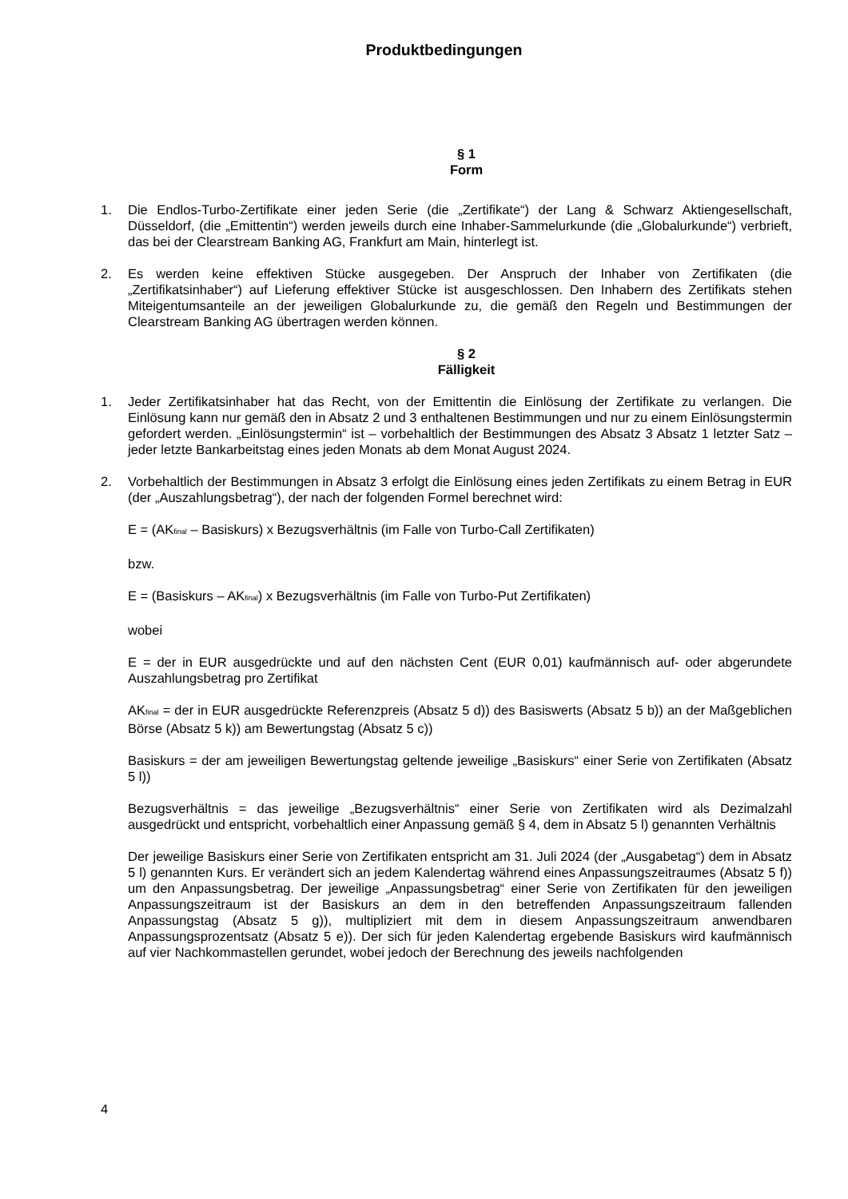Produktbedingungen
§ 1
Form
1. Die Endlos-Turbo-Zertifikate einer jeden Serie (die „Zertifikate“) der Lang & Schwarz Aktiengesellschaft, Düsseldorf, (die „Emittentin“) werden jeweils durch eine Inhaber-Sammelurkunde (die „Globalurkunde“) verbrieft, das bei der Clearstream Banking AG, Frankfurt am Main, hinterlegt ist.
2. Es werden keine effektiven Stücke ausgegeben. Der Anspruch der Inhaber von Zertifikaten (die „Zertifikatsinhaber“) auf Lieferung effektiver Stücke ist ausgeschlossen. Den Inhabern des Zertifikats stehen Miteigentumsanteile an der jeweiligen Globalurkunde zu, die gemäß den Regeln und Bestimmungen der Clearstream Banking AG übertragen werden können.
§ 2
Fälligkeit
1. Jeder Zertifikatsinhaber hat das Recht, von der Emittentin die Einlösung der Zertifikate zu verlangen. Die Einlösung kann nur gemäß den in Absatz 2 und 3 enthaltenen Bestimmungen und nur zu einem Einlösungstermin gefordert werden. „Einlösungstermin“ ist – vorbehaltlich der Bestimmungen des Absatz 3 Absatz 1 letzter Satz – jeder letzte Bankarbeitstag eines jeden Monats ab dem Monat August 2024.
2. Vorbehaltlich der Bestimmungen in Absatz 3 erfolgt die Einlösung eines jeden Zertifikats zu einem Betrag in EUR (der „Auszahlungsbetrag“), der nach der folgenden Formel berechnet wird:
E = (AK<sub>final</sub> – Basiskurs) x Bezugsverhältnis (im Falle von Turbo-Call Zertifikaten)
bzw.
E = (Basiskurs – AK<sub>final</sub>) x Bezugsverhältnis (im Falle von Turbo-Put Zertifikaten)
wobei
E = der in EUR ausgedrückte und auf den nächsten Cent (EUR 0,01) kaufmännisch auf- oder abgerundete Auszahlungsbetrag pro Zertifikat
AK<sub>final</sub> = der in EUR ausgedrückte Referenzpreis (Absatz 5 d)) des Basiswerts (Absatz 5 b)) an der Maßgeblichen Börse (Absatz 5 k)) am Bewertungstag (Absatz 5 c))
Basiskurs = der am jeweiligen Bewertungstag geltende jeweilige „Basiskurs“ einer Serie von Zertifikaten (Absatz 5 l))
Bezugsverhältnis = das jeweilige „Bezugsverhältnis“ einer Serie von Zertifikaten wird als Dezimalzahl ausgedrückt und entspricht, vorbehaltlich einer Anpassung gemäß § 4, dem in Absatz 5 l) genannten Verhältnis
Der jeweilige Basiskurs einer Serie von Zertifikaten entspricht am 31. Juli 2024 (der „Ausgabetag“) dem in Absatz 5 l) genannten Kurs. Er verändert sich an jedem Kalendertag während eines Anpassungszeitraumes (Absatz 5 f)) um den Anpassungsbetrag. Der jeweilige „Anpassungsbetrag“ einer Serie von Zertifikaten für den jeweiligen Anpassungszeitraum ist der Basiskurs an dem in den betreffenden Anpassungszeitraum fallenden Anpassungstag (Absatz 5 g)), multipliziert mit dem in diesem Anpassungszeitraum anwendbaren Anpassungsprozentsatz (Absatz 5 e)). Der sich für jeden Kalendertag ergebende Basiskurs wird kaufmännisch auf vier Nachkommastellen gerundet, wobei jedoch der Berechnung des jeweils nachfolgenden
4